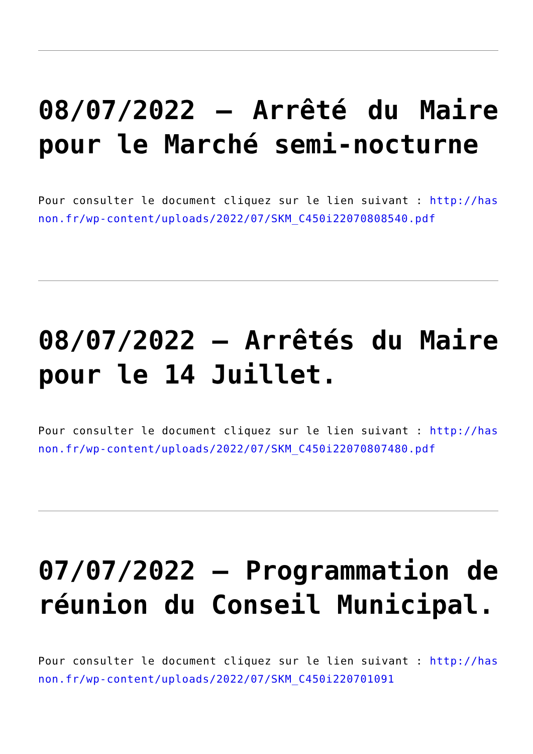08/07/2022 – Arrêté du Maire pour le Marché semi-nocturne
Pour consulter le document cliquez sur le lien suivant : http://hasnon.fr/wp-content/uploads/2022/07/SKM_C450i22070808540.pdf
08/07/2022 – Arrêtés du Maire pour le 14 Juillet.
Pour consulter le document cliquez sur le lien suivant : http://hasnon.fr/wp-content/uploads/2022/07/SKM_C450i22070807480.pdf
07/07/2022 – Programmation de réunion du Conseil Municipal.
Pour consulter le document cliquez sur le lien suivant : http://hasnon.fr/wp-content/uploads/2022/07/SKM_C450i220701091